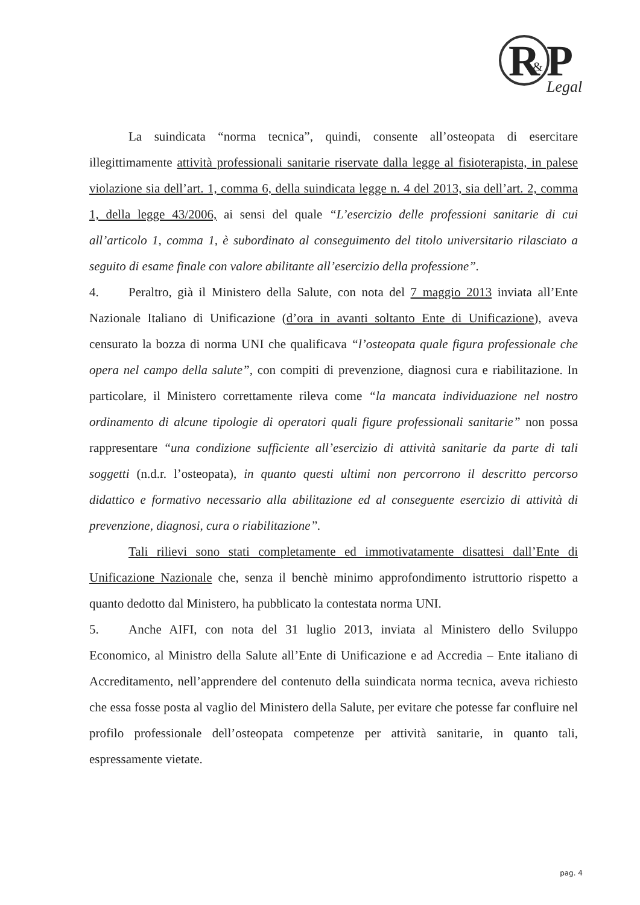R
&
P
Legal
La suindicata “norma tecnica”, quindi, consente all’osteopata di esercitare illegittimamente attività professionali sanitarie riservate dalla legge al fisioterapista, in palese violazione sia dell’art. 1, comma 6, della suindicata legge n. 4 del 2013, sia dell’art. 2, comma 1, della legge 43/2006, ai sensi del quale “L’esercizio delle professioni sanitarie di cui all’articolo 1, comma 1, è subordinato al conseguimento del titolo universitario rilasciato a seguito di esame finale con valore abilitante all’esercizio della professione”.
4. Peraltro, già il Ministero della Salute, con nota del 7 maggio 2013 inviata all’Ente Nazionale Italiano di Unificazione (d’ora in avanti soltanto Ente di Unificazione), aveva censurato la bozza di norma UNI che qualificava “l’osteopata quale figura professionale che opera nel campo della salute”, con compiti di prevenzione, diagnosi cura e riabilitazione. In particolare, il Ministero correttamente rileva come “la mancata individuazione nel nostro ordinamento di alcune tipologie di operatori quali figure professionali sanitarie” non possa rappresentare “una condizione sufficiente all’esercizio di attività sanitarie da parte di tali soggetti (n.d.r. l’osteopata), in quanto questi ultimi non percorrono il descritto percorso didattico e formativo necessario alla abilitazione ed al conseguente esercizio di attività di prevenzione, diagnosi, cura o riabilitazione”.
Tali rilievi sono stati completamente ed immotivatamente disattesi dall’Ente di Unificazione Nazionale che, senza il benchè minimo approfondimento istruttorio rispetto a quanto dedotto dal Ministero, ha pubblicato la contestata norma UNI.
5. Anche AIFI, con nota del 31 luglio 2013, inviata al Ministero dello Sviluppo Economico, al Ministro della Salute all’Ente di Unificazione e ad Accredia – Ente italiano di Accreditamento, nell’apprendere del contenuto della suindicata norma tecnica, aveva richiesto che essa fosse posta al vaglio del Ministero della Salute, per evitare che potesse far confluire nel profilo professionale dell’osteopata competenze per attività sanitarie, in quanto tali, espressamente vietate.
pag. 4